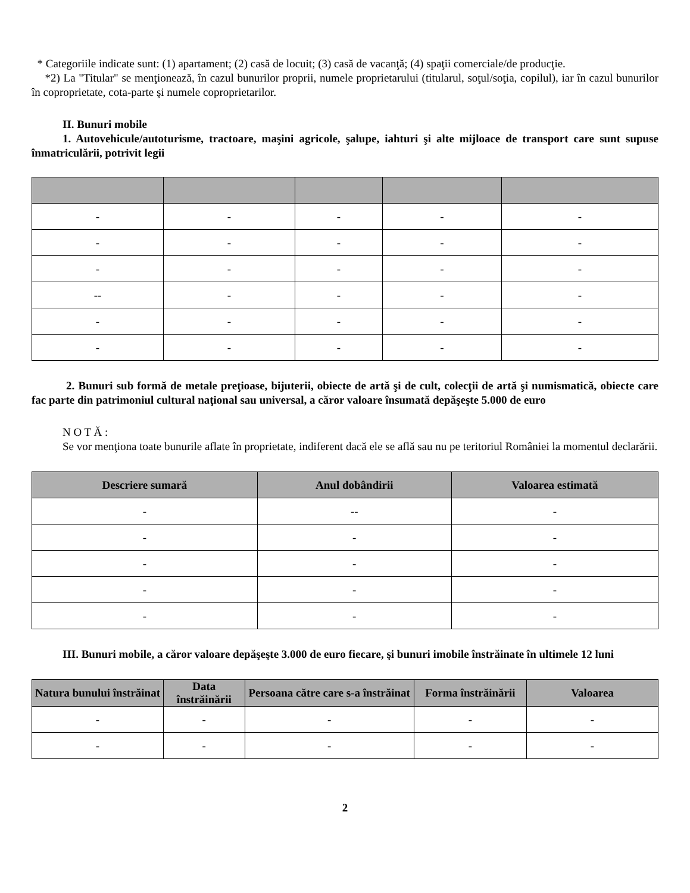* Categoriile indicate sunt: (1) apartament; (2) casă de locuit; (3) casă de vacanţă; (4) spaţii comerciale/de producţie.
*2) La "Titular" se menţionează, în cazul bunurilor proprii, numele proprietarului (titularul, soţul/soţia, copilul), iar în cazul bunurilor în coproprietate, cota-parte şi numele coproprietarilor.
II. Bunuri mobile
1. Autovehicule/autoturisme, tractoare, maşini agricole, şalupe, iahturi şi alte mijloace de transport care sunt supuse înmatriculării, potrivit legii
| - | - | - | - | - |
| - | - | - | - | - |
| - | - | - | - | - |
| -- | - | - | - | - |
| - | - | - | - | - |
| - | - | - | - | - |
2. Bunuri sub formă de metale preţioase, bijuterii, obiecte de artă şi de cult, colecţii de artă şi numismatică, obiecte care fac parte din patrimoniul cultural naţional sau universal, a căror valoare însumată depăşeşte 5.000 de euro
N O T Ă :
Se vor menţiona toate bunurile aflate în proprietate, indiferent dacă ele se află sau nu pe teritoriul României la momentul declarării.
| Descriere sumară | Anul dobândirii | Valoarea estimată |
| --- | --- | --- |
| - | -- | - |
| - | - | - |
| - | - | - |
| - | - | - |
| - | - | - |
III. Bunuri mobile, a căror valoare depăşeşte 3.000 de euro fiecare, şi bunuri imobile înstrăinate în ultimele 12 luni
| Natura bunului înstrăinat | Data înstrăinării | Persoana către care s-a înstrăinat | Forma înstrăinării | Valoarea |
| --- | --- | --- | --- | --- |
| - | - | - | - | - |
| - | - | - | - | - |
2